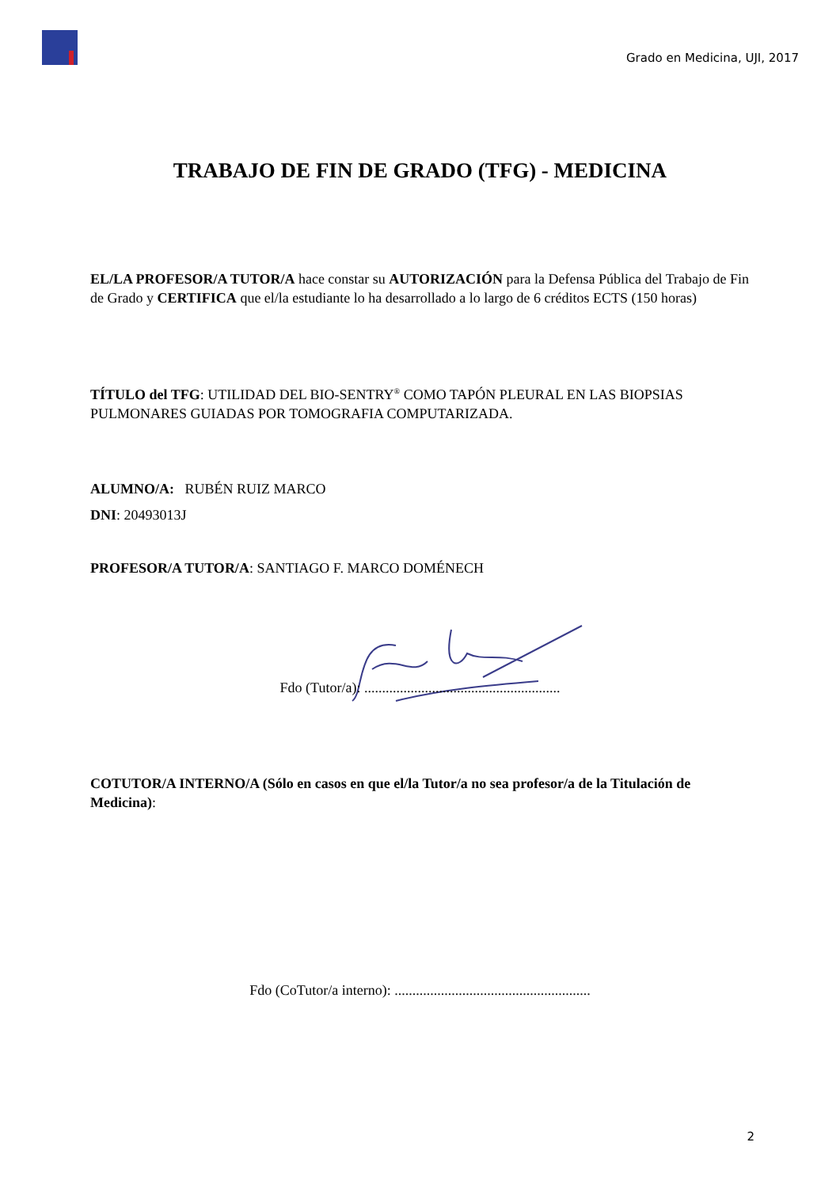Grado en Medicina, UJI, 2017
TRABAJO DE FIN DE GRADO (TFG) - MEDICINA
EL/LA PROFESOR/A TUTOR/A hace constar su AUTORIZACIÓN para la Defensa Pública del Trabajo de Fin de Grado y CERTIFICA que el/la estudiante lo ha desarrollado a lo largo de 6 créditos ECTS (150 horas)
TÍTULO del TFG: UTILIDAD DEL BIO-SENTRY<sup>®</sup> COMO TAPÓN PLEURAL EN LAS BIOPSIAS PULMONARES GUIADAS POR TOMOGRAFIA COMPUTARIZADA.
ALUMNO/A: RUBÉN RUIZ MARCO
DNI: 20493013J
PROFESOR/A TUTOR/A: SANTIAGO F. MARCO DOMÉNECH
Fdo (Tutor/a): .......................................................
COTUTOR/A INTERNO/A (Sólo en casos en que el/la Tutor/a no sea profesor/a de la Titulación de Medicina):
Fdo (CoTutor/a interno): .......................................................
2